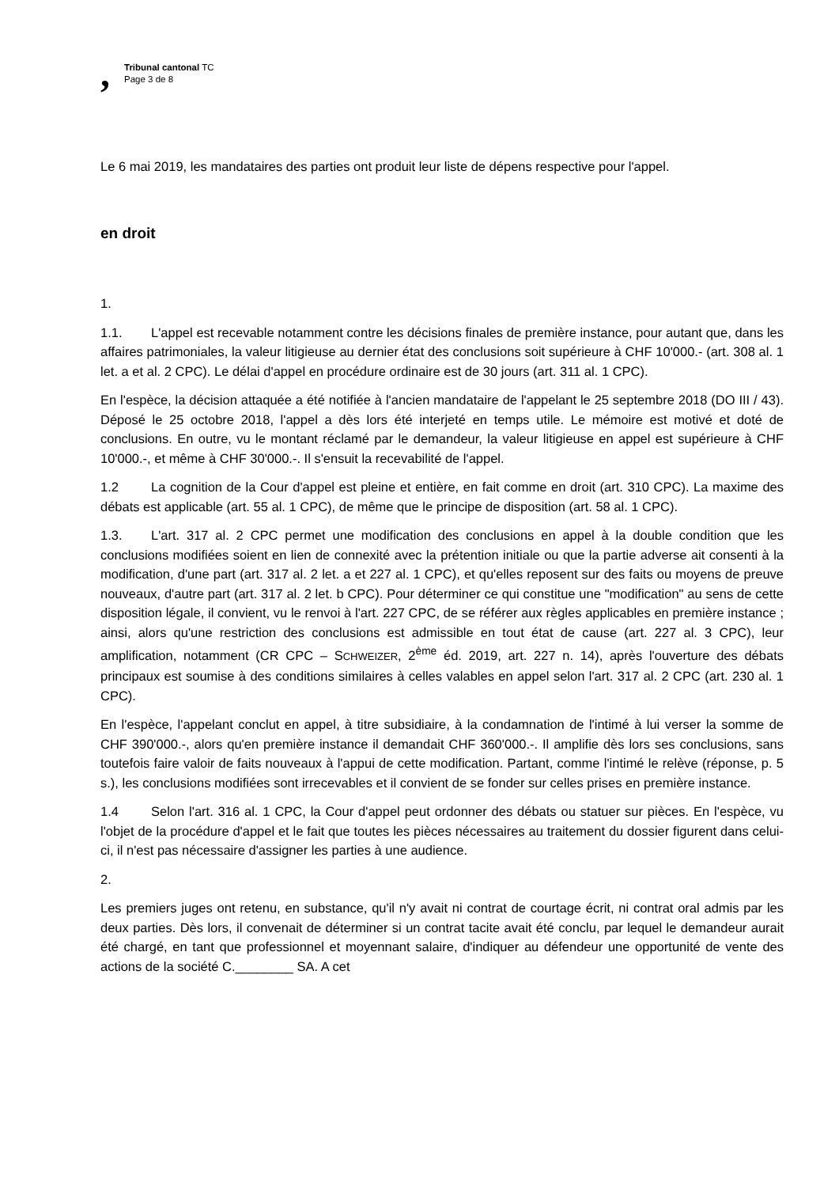,
Tribunal cantonal TC
Page 3 de 8
Le 6 mai 2019, les mandataires des parties ont produit leur liste de dépens respective pour l'appel.
en droit
1.
1.1. L'appel est recevable notamment contre les décisions finales de première instance, pour autant que, dans les affaires patrimoniales, la valeur litigieuse au dernier état des conclusions soit supérieure à CHF 10'000.- (art. 308 al. 1 let. a et al. 2 CPC). Le délai d'appel en procédure ordinaire est de 30 jours (art. 311 al. 1 CPC).
En l'espèce, la décision attaquée a été notifiée à l'ancien mandataire de l'appelant le 25 septembre 2018 (DO III / 43). Déposé le 25 octobre 2018, l'appel a dès lors été interjeté en temps utile. Le mémoire est motivé et doté de conclusions. En outre, vu le montant réclamé par le demandeur, la valeur litigieuse en appel est supérieure à CHF 10'000.-, et même à CHF 30'000.-. Il s'ensuit la recevabilité de l'appel.
1.2 La cognition de la Cour d'appel est pleine et entière, en fait comme en droit (art. 310 CPC). La maxime des débats est applicable (art. 55 al. 1 CPC), de même que le principe de disposition (art. 58 al. 1 CPC).
1.3. L'art. 317 al. 2 CPC permet une modification des conclusions en appel à la double condition que les conclusions modifiées soient en lien de connexité avec la prétention initiale ou que la partie adverse ait consenti à la modification, d'une part (art. 317 al. 2 let. a et 227 al. 1 CPC), et qu'elles reposent sur des faits ou moyens de preuve nouveaux, d'autre part (art. 317 al. 2 let. b CPC). Pour déterminer ce qui constitue une "modification" au sens de cette disposition légale, il convient, vu le renvoi à l'art. 227 CPC, de se référer aux règles applicables en première instance ; ainsi, alors qu'une restriction des conclusions est admissible en tout état de cause (art. 227 al. 3 CPC), leur amplification, notamment (CR CPC – SCHWEIZER, 2<sup>ème</sup> éd. 2019, art. 227 n. 14), après l'ouverture des débats principaux est soumise à des conditions similaires à celles valables en appel selon l'art. 317 al. 2 CPC (art. 230 al. 1 CPC).
En l'espèce, l'appelant conclut en appel, à titre subsidiaire, à la condamnation de l'intimé à lui verser la somme de CHF 390'000.-, alors qu'en première instance il demandait CHF 360'000.-. Il amplifie dès lors ses conclusions, sans toutefois faire valoir de faits nouveaux à l'appui de cette modification. Partant, comme l'intimé le relève (réponse, p. 5 s.), les conclusions modifiées sont irrecevables et il convient de se fonder sur celles prises en première instance.
1.4 Selon l'art. 316 al. 1 CPC, la Cour d'appel peut ordonner des débats ou statuer sur pièces. En l'espèce, vu l'objet de la procédure d'appel et le fait que toutes les pièces nécessaires au traitement du dossier figurent dans celui-ci, il n'est pas nécessaire d'assigner les parties à une audience.
2.
Les premiers juges ont retenu, en substance, qu'il n'y avait ni contrat de courtage écrit, ni contrat oral admis par les deux parties. Dès lors, il convenait de déterminer si un contrat tacite avait été conclu, par lequel le demandeur aurait été chargé, en tant que professionnel et moyennant salaire, d'indiquer au défendeur une opportunité de vente des actions de la société C.________ SA. A cet